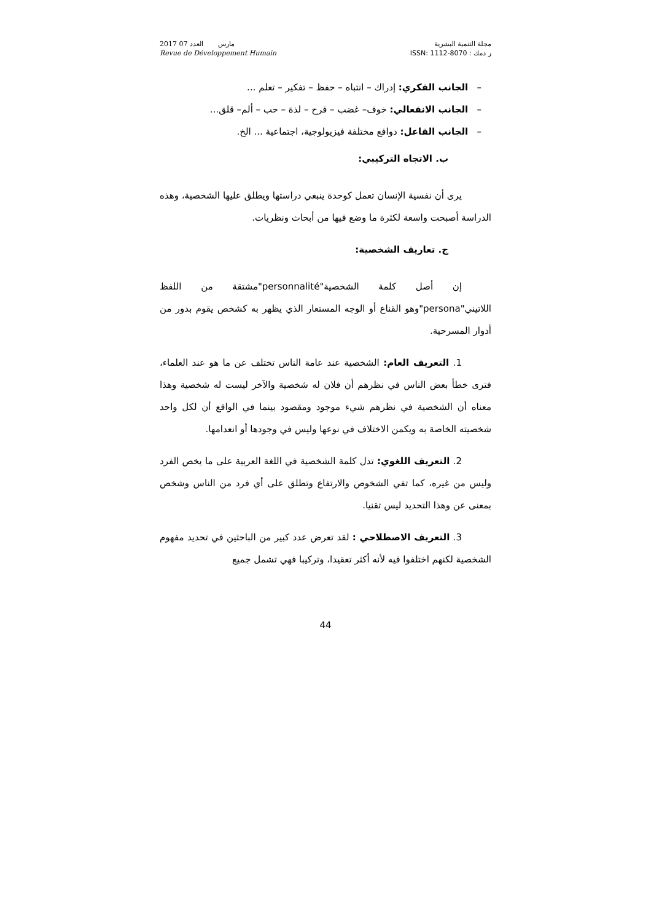2017 مارس العدد 07
Revue de Développement Humain
مجلة التنمية البشرية
ر دمك : ISSN: 1112-8070
– الجانب الفكري: إدراك – انتباه – حفظ – تفكير – تعلم ...
– الجانب الانفعالي: خوف– غضب – فرح – لذة – حب – ألم– قلق...
– الجانب الفاعل: دوافع مختلفة فيزيولوجية، اجتماعية ... الخ.
ب. الاتجاه التركيبي:
يرى أن نفسية الإنسان تعمل كوحدة ينبغي دراستها ويطلق عليها الشخصية، وهذه الدراسة أصبحت واسعة لكثرة ما وضع فيها من أبحاث ونظريات.
ج. تعاريف الشخصية:
إن أصل كلمة الشخصية"personnalité"مشتقة من اللفظ اللاتيني"persona"وهو القناع أو الوجه المستعار الذي يظهر به كشخص يقوم بدور من أدوار المسرحية.
1. التعريف العام: الشخصية عند عامة الناس تختلف عن ما هو عند العلماء، فترى خطأ بعض الناس في نظرهم أن فلان له شخصية والآخر ليست له شخصية وهذا معناه أن الشخصية في نظرهم شيء موجود ومقصود بينما في الواقع أن لكل واحد شخصيته الخاصة به ويكمن الاختلاف في نوعها وليس في وجودها أو انعدامها.
2. التعريف اللغوي: تدل كلمة الشخصية في اللغة العربية على ما يخص الفرد وليس من غيره، كما تفي الشخوص والارتفاع وتطلق على أي فرد من الناس وشخص بمعنى عن وهذا التحديد ليس تقنيا.
3. التعريف الاصطلاحي : لقد تعرض عدد كبير من الباحثين في تحديد مفهوم الشخصية لكنهم اختلفوا فيه لأنه أكثر تعقيدا، وتركيبا فهي تشمل جميع
44